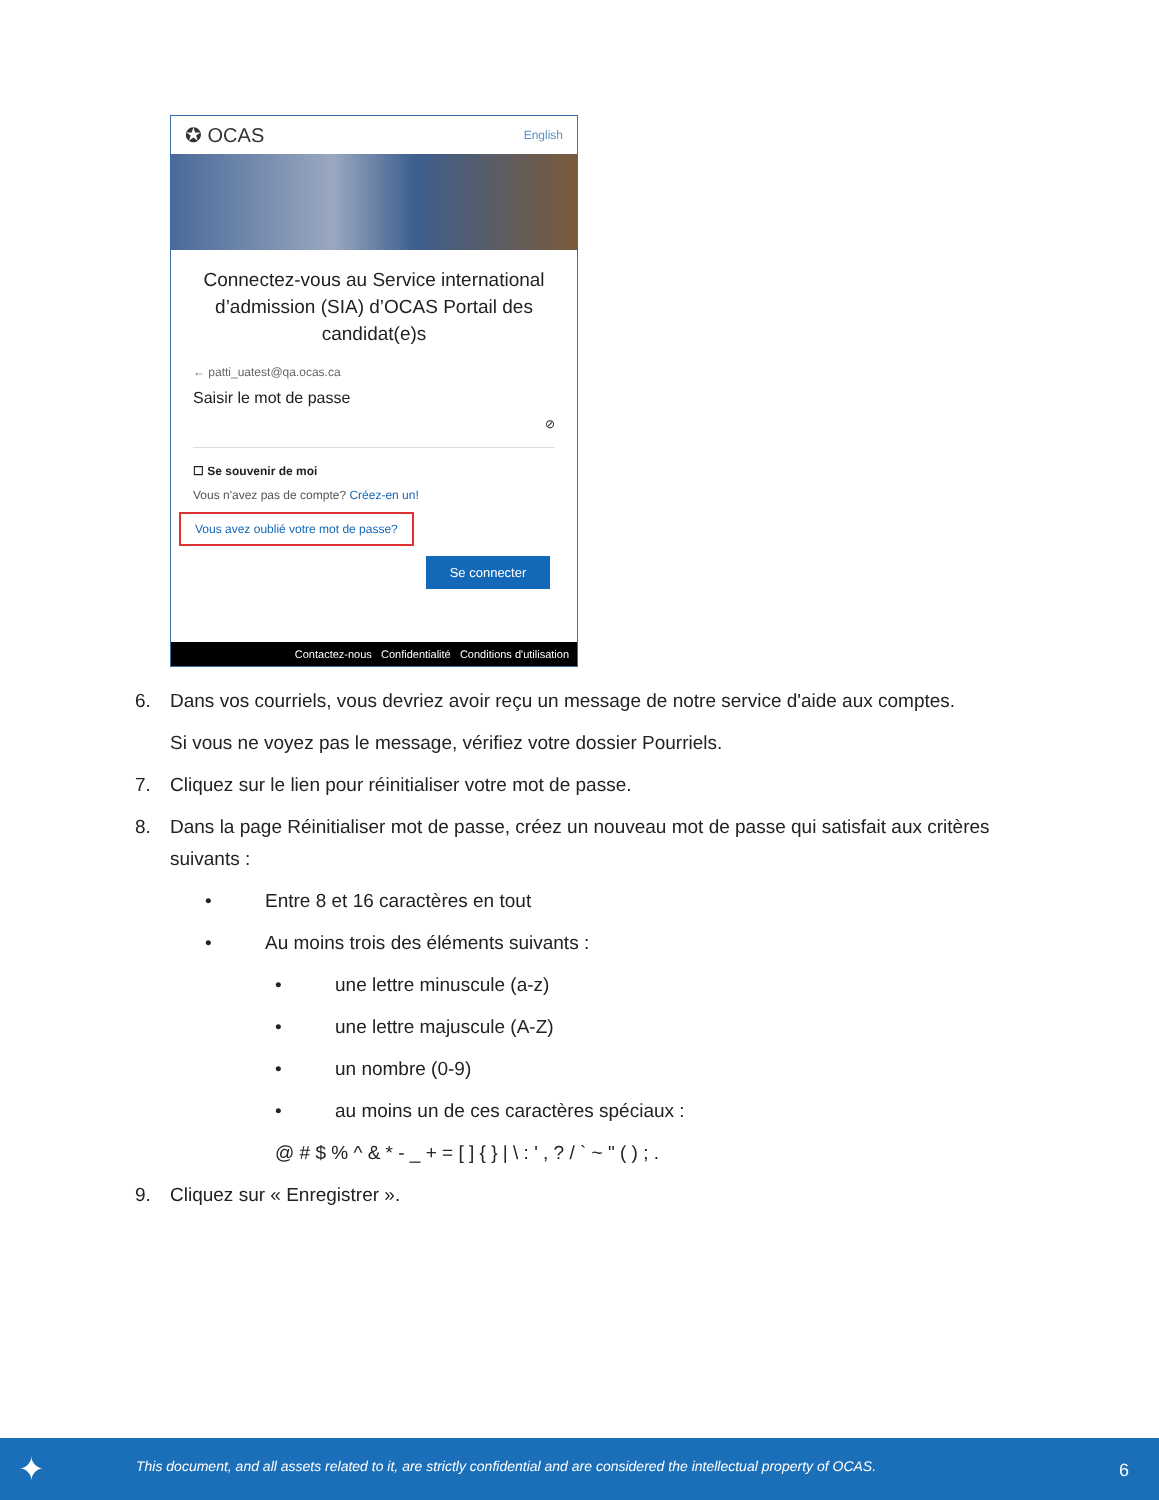✪ OCAS English
Connectez-vous au Service international d’admission (SIA) d’OCAS Portail des candidat(e)s
← patti_uatest@qa.ocas.ca
Saisir le mot de passe
⊘
☐ Se souvenir de moi
Vous n'avez pas de compte? Créez-en un!
Vous avez oublié votre mot de passe?
Se connecter
Contactez-nous Confidentialité Conditions d'utilisation
6. Dans vos courriels, vous devriez avoir reçu un message de notre service d'aide aux comptes.
Si vous ne voyez pas le message, vérifiez votre dossier Pourriels.
7. Cliquez sur le lien pour réinitialiser votre mot de passe.
8. Dans la page Réinitialiser mot de passe, créez un nouveau mot de passe qui satisfait aux critères
suivants :
• Entre 8 et 16 caractères en tout
• Au moins trois des éléments suivants :
• une lettre minuscule (a-z)
• une lettre majuscule (A-Z)
• un nombre (0-9)
• au moins un de ces caractères spéciaux :
@ # $ % ^ & * - _ + = [ ] { } | \ : ' , ? / ` ~ " ( ) ; .
9. Cliquez sur « Enregistrer ».
✦ This document, and all assets related to it, are strictly confidential and are considered the intellectual property of OCAS. 6